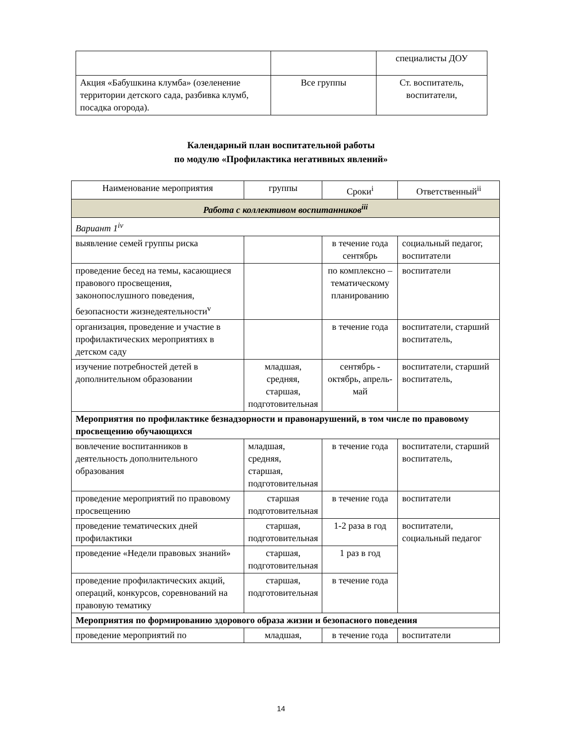| | | специалисты ДОУ |
| Акция «Бабушкина клумба» (озеленение территории детского сада, разбивка клумб, посадка огорода). | Все группы | Ст. воспитатель, воспитатели, |
Календарный план воспитательной работы
по модулю «Профилактика негативных явлений»
| Наименование мероприятия | группы | Сроки<sup>i</sup> | Ответственный<sup>ii</sup> |
| --- | --- | --- | --- |
| Работа с коллективом воспитанников<sup>iii</sup> | | | |
| Вариант 1<sup>iv</sup> | | | |
| выявление семей группы риска | | в течение года сентябрь | социальный педагог, воспитатели |
| проведение бесед на темы, касающиеся правового просвещения, законопослушного поведения, безопасности жизнедеятельности<sup>v</sup> | | по комплексно – тематическому планированию | воспитатели |
| организация, проведение и участие в профилактических мероприятиях в детском саду | | в течение года | воспитатели, старший воспитатель, |
| изучение потребностей детей в дополнительном образовании | младшая, средняя, старшая, подготовительная | сентябрь - октябрь, апрель-май | воспитатели, старший воспитатель, |
| Мероприятия по профилактике безнадзорности и правонарушений, в том числе по правовому просвещению обучающихся | | | |
| вовлечение воспитанников в деятельность дополнительного образования | младшая, средняя, старшая, подготовительная | в течение года | воспитатели, старший воспитатель, |
| проведение мероприятий по правовому просвещению | старшая подготовительная | в течение года | воспитатели |
| проведение тематических дней профилактики | старшая, подготовительная | 1-2 раза в год | воспитатели, социальный педагог |
| проведение «Недели правовых знаний» | старшая, подготовительная | 1 раз в год | |
| проведение профилактических акций, операций, конкурсов, соревнований на правовую тематику | старшая, подготовительная | в течение года | |
| Мероприятия по формированию здорового образа жизни и безопасного поведения | | | |
| проведение мероприятий по | младшая, | в течение года | воспитатели |
14